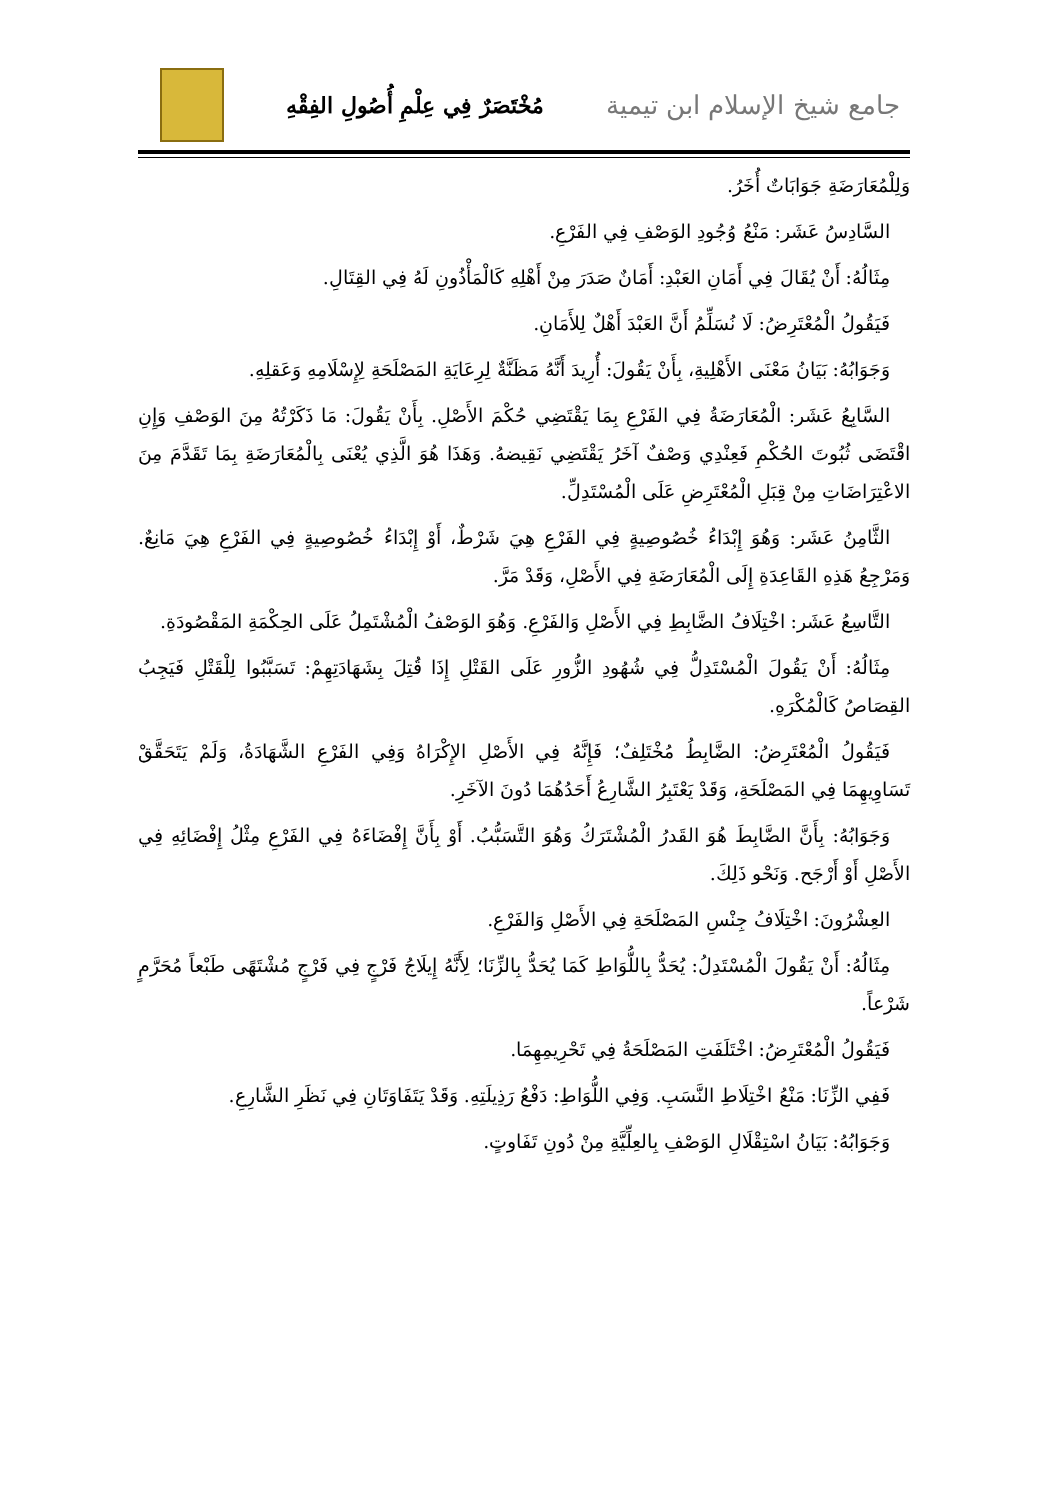جامع شيخ الإسلام ابن تيمية
مُخْتَصَرٌ فِي عِلْمِ أُصُولِ الفِقْهِ
وَلِلْمُعَارَضَةِ جَوَابَاتٌ أُخَرُ.
السَّادِسُ عَشَر: مَنْعُ وُجُودِ الوَصْفِ فِي الفَرْعِ.
مِثَالُهُ: أَنْ يُقَالَ فِي أَمَانِ العَبْدِ: أَمَانٌ صَدَرَ مِنْ أَهْلِهِ كَالْمَأْذُونِ لَهُ فِي القِتَالِ.
فَيَقُولُ الْمُعْتَرِضُ: لَا نُسَلِّمُ أَنَّ العَبْدَ أَهْلٌ لِلأَمَانِ.
وَجَوَابُهُ: بَيَانُ مَعْنَى الأَهْلِيةِ، بِأَنْ يَقُولَ: أُرِيدَ أَنَّهُ مَظَنَّةٌ لِرِعَايَةِ المَصْلَحَةِ لِإِسْلَامِهِ وَعَقلِهِ.
السَّابِعُ عَشَر: الْمُعَارَضَةُ فِي الفَرْعِ بِمَا يَقْتَضِي حُكْمَ الأَصْلِ. بِأَنْ يَقُولَ: مَا ذَكَرْتُهُ مِنَ الوَصْفِ وَإِنِ اقْتَضَى ثُبُوتَ الحُكْمِ فَعِنْدِي وَصْفٌ آخَرُ يَقْتَضِي نَقِيضهُ. وَهَذَا هُوَ الَّذِي يُعْنَى بِالْمُعَارَضَةِ بِمَا تَقَدَّمَ مِنَ الاعْتِرَاضَاتِ مِنْ قِبَلِ الْمُعْتَرِضِ عَلَى الْمُسْتَدِلِّ.
الثَّامِنُ عَشَر: وَهُوَ إِبْدَاءُ خُصُوصِيةٍ فِي الفَرْعِ هِيَ شَرْطٌ، أَوْ إِبْدَاءُ خُصُوصِيةٍ فِي الفَرْعِ هِيَ مَانِعٌ. وَمَرْجِعُ هَذِهِ القَاعِدَةِ إِلَى الْمُعَارَضَةِ فِي الأَصْلِ، وَقَدْ مَرَّ.
التَّاسِعُ عَشَر: اخْتِلَافُ الضَّابِطِ فِي الأَصْلِ وَالفَرْعِ. وَهُوَ الوَصْفُ الْمُشْتَمِلُ عَلَى الحِكْمَةِ المَقْصُودَةِ.
مِثَالُهُ: أَنْ يَقُولَ الْمُسْتَدِلُّ فِي شُهُودِ الزُّورِ عَلَى القَتْلِ إِذَا قُتِلَ بِشَهَادَتِهِمْ: تَسَبَّبُوا لِلْقَتْلِ فَيَجِبُ القِصَاصُ كَالْمُكْرَهِ.
فَيَقُولُ الْمُعْتَرِضُ: الضَّابِطُ مُخْتَلِفٌ؛ فَإِنَّهُ فِي الأَصْلِ الإِكْرَاهُ وَفِي الفَرْعِ الشَّهَادَةُ، وَلَمْ يَتَحَقَّقْ تَسَاوِيهِمَا فِي المَصْلَحَةِ، وَقَدْ يَعْتَبِرُ الشَّارِعُ أَحَدُهُمَا دُونَ الآخَرِ.
وَجَوَابُهُ: بِأَنَّ الضَّابِطَ هُوَ القَدرُ الْمُشْتَرَكُ وَهُوَ التَّسَبُّبُ. أَوْ بِأَنَّ إِفْضَاءَهُ فِي الفَرْعِ مِثْلُ إِفْضَائِهِ فِي الأَصْلِ أَوْ أَرْجَح. وَنَحْو ذَلِكَ.
العِشْرُونَ: اخْتِلَافُ جِنْسِ المَصْلَحَةِ فِي الأَصْلِ وَالفَرْعِ.
مِثَالُهُ: أَنْ يَقُولَ الْمُسْتَدِلُ: يُحَدُّ بِاللُّوَاطِ كَمَا يُحَدُّ بِالزِّنَا؛ لِأَنَّهُ إِيلَاجُ فَرْجٍ فِي فَرْجٍ مُشْتَهًى طَبْعاً مُحَرَّمٍ شَرْعاً.
فَيَقُولُ الْمُعْتَرِضُ: اخْتَلَفَتِ المَصْلَحَةُ فِي تَحْرِيمِهِمَا.
فَفِي الزِّنَا: مَنْعُ اخْتِلَاطِ النَّسَبِ. وَفِي اللُّوَاطِ: دَفْعُ رَذِيلَتِهِ. وَقَدْ يَتَفَاوَتَانِ فِي نَظَرِ الشَّارِعِ.
وَجَوَابُهُ: بَيَانُ اسْتِقْلَالِ الوَصْفِ بِالعِلِّيَّةِ مِنْ دُونِ تَفَاوتٍ.